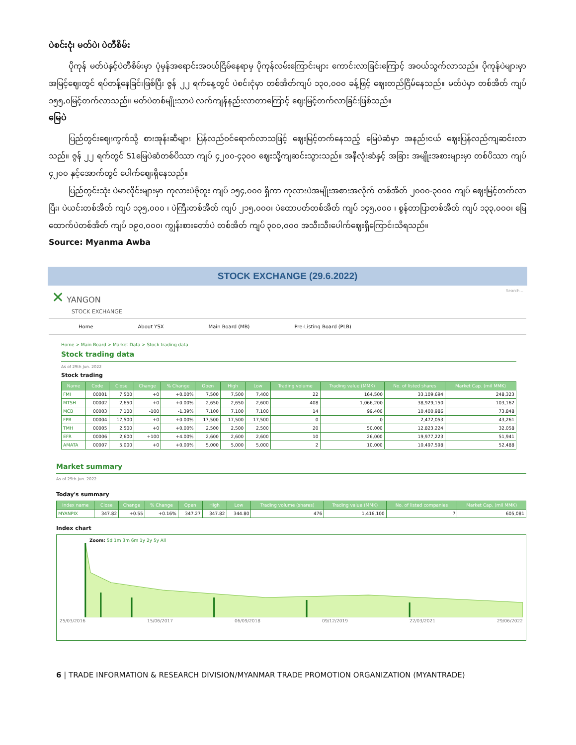ပဲစင်းငုံ၊ မတ်ပဲ၊ ပဲတီစိမ်း
ပိုကုန် မတ်ပဲနှင့်ပဲတီစိမ်းမှာ ပုံမှန်အရောင်းအဝယ်ငြိမ်နေရာမှ ပိုကုန်လမ်းကြောင်းများ ကောင်းလာခြင်းကြောင့် အဝယ်သွက်လာသည်။ ပိုကုန်ပဲများမှာ အမြင့်ဈေးတွင် ရပ်တန့်နေခြင်းဖြစ်ပြီး ဇွန် ၂၂ ရက်နေ့တွင် ပဲစင်းငုံမှာ တစ်အိတ်ကျပ် ၁၃၀,၀၀၀ ခန့်ဖြင့် ဈေးတည်ငြိမ်နေသည်။ မတ်ပဲမှာ တစ်အိတ် ကျပ် ၁၅၅,၀မြင့်တက်လာသည်။ မတ်ပဲတစ်မျိုးသာပဲ လက်ကျန်နည်းလာတာကြောင့် ဈေးမြင့်တက်လာခြင်းဖြစ်သည်။
မြေပဲ
ပြည်တွင်းဈေးကွက်သို့ စားအုန်းဆီများ ပြန်လည်ဝင်ရောက်လာသဖြင့် ဈေးမြင့်တက်နေသည့် မြေပဲဆံမှာ အနည်းငယ် ဈေးပြန်လည်ကျဆင်းလာသည်။ ဇွန် ၂၂ ရက်တွင် S1မြေပဲဆံတစ်ပိဿာ ကျပ် ၄၂၀၀-၄၃၀၀ ဈေးသို့ကျဆင်းသွားသည်။ အနီလုံးဆံနှင့် အခြား အမျိုးအစားများမှာ တစ်ပိဿာ ကျပ် ၄၂၀၀ နှင့်အောက်တွင် ပေါက်ဈေးရှိနေသည်။
ပြည်တွင်းသုံး ပဲမာလိုင်းများမှာ ကုလားပဲဗိုတူး ကျပ် ၁၅၄,၀၀၀ ရှိကာ ကုလားပဲအမျိုးအစားအလိုက် တစ်အိတ် ၂၀၀၀-၃၀၀၀ ကျပ် ဈေးမြင့်တက်လာပြီး၊ ပဲယင်းတစ်အိတ် ကျပ် ၁၃၅,၀၀၀ ၊ ပဲကြီးတစ်အိတ် ကျပ် ၂၁၅,၀၀၀၊ ပဲထောပတ်တစ်အိတ် ကျပ် ၁၄၅,၀၀၀ ၊ စွန်တာပြာတစ်အိတ် ကျပ် ၁၃၃,၀၀၀၊ မြေထောက်ပဲတစ်အိတ် ကျပ် ၁၉၀,၀၀၀၊ ကျွန်းစားတော်ပဲ တစ်အိတ် ကျပ် ၃၀၀,၀၀၀ အသီးသီးပေါက်ဈေးရှိကြောင်းသိရသည်။
Source: Myanma Awba
STOCK EXCHANGE (29.6.2022)
✕ YANGON
STOCK EXCHANGE
Search...
Home About YSX Main Board (MB) Pre-Listing Board (PLB)
Home > Main Board > Market Data > Stock trading data
Stock trading data
As of 29th Jun. 2022
Stock trading
| Name | Code | Close | Change | % Change | Open | High | Low | Trading volume | Trading value (MMK) | No. of listed shares | Market Cap. (mil MMK) |
| --- | --- | --- | --- | --- | --- | --- | --- | --- | --- | --- | --- |
| FMI | 00001 | 7,500 | +0 | +0.00% | 7,500 | 7,500 | 7,400 | 22 | 164,500 | 33,109,694 | 248,323 |
| MTSH | 00002 | 2,650 | +0 | +0.00% | 2,650 | 2,650 | 2,600 | 408 | 1,066,200 | 38,929,150 | 103,162 |
| MCB | 00003 | 7,100 | -100 | -1.39% | 7,100 | 7,100 | 7,100 | 14 | 99,400 | 10,400,986 | 73,848 |
| FPB | 00004 | 17,500 | +0 | +0.00% | 17,500 | 17,500 | 17,500 | 0 | 0 | 2,472,053 | 43,261 |
| TMH | 00005 | 2,500 | +0 | +0.00% | 2,500 | 2,500 | 2,500 | 20 | 50,000 | 12,823,224 | 32,058 |
| EFR | 00006 | 2,600 | +100 | +4.00% | 2,600 | 2,600 | 2,600 | 10 | 26,000 | 19,977,223 | 51,941 |
| AMATA | 00007 | 5,000 | +0 | +0.00% | 5,000 | 5,000 | 5,000 | 2 | 10,000 | 10,497,598 | 52,488 |
Market summary
As of 29th Jun. 2022
Today's summary
| Index name | Close | Change | % Change | Open | High | Low | Trading volume (shares) | Trading value (MMK) | No. of listed companies | Market Cap. (mil MMK) |
| --- | --- | --- | --- | --- | --- | --- | --- | --- | --- | --- |
| MYANPIX | 347.82 | +0.55 | +0.16% | 347.27 | 347.82 | 344.80 | 476 | 1,416,100 | 7 | 605,081 |
Index chart
Zoom: 5d 1m 3m 6m 1y 2y 5y All
25/03/2016 15/06/2017 06/09/2018 09/12/2019 22/03/2021 29/06/2022
6 | TRADE INFORMATION & RESEARCH DIVISION/MYANMAR TRADE PROMOTION ORGANIZATION (MYANTRADE)